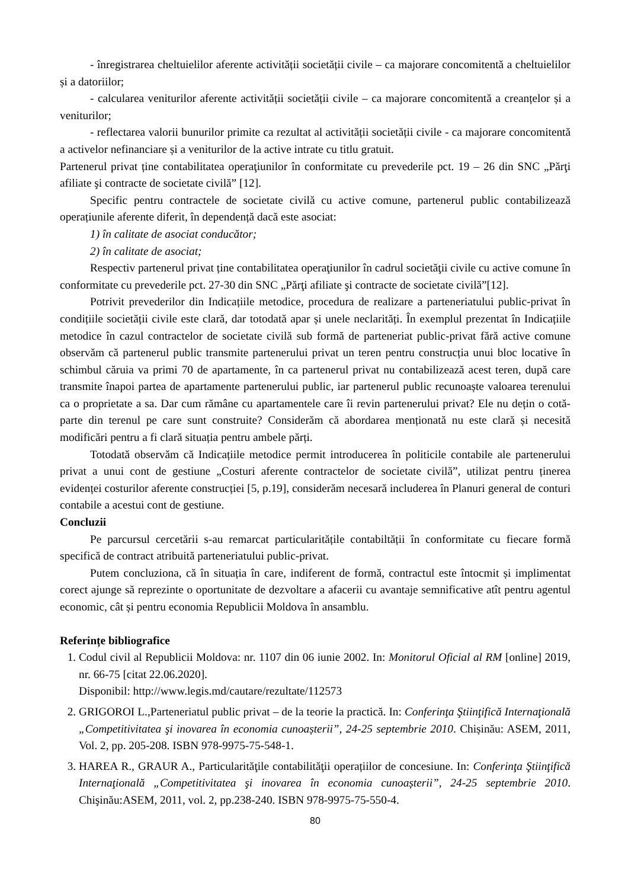- înregistrarea cheltuielilor aferente activității societății civile – ca majorare concomitentă a cheltuielilor și a datoriilor;
- calcularea veniturilor aferente activității societății civile – ca majorare concomitentă a creanțelor și a veniturilor;
- reflectarea valorii bunurilor primite ca rezultat al activității societății civile - ca majorare concomitentă a activelor nefinanciare și a veniturilor de la active intrate cu titlu gratuit.
Partenerul privat ține contabilitatea operaţiunilor în conformitate cu prevederile pct. 19 – 26 din SNC „Părţi afiliate şi contracte de societate civilă” [12].
Specific pentru contractele de societate civilă cu active comune, partenerul public contabilizează operațiunile aferente diferit, în dependență dacă este asociat:
1) în calitate de asociat conducător;
2) în calitate de asociat;
Respectiv partenerul privat ține contabilitatea operaţiunilor în cadrul societăţii civile cu active comune în conformitate cu prevederile pct. 27-30 din SNC „Părţi afiliate şi contracte de societate civilă”[12].
Potrivit prevederilor din Indicațiile metodice, procedura de realizare a parteneriatului public-privat în condițiile societății civile este clară, dar totodată apar și unele neclarități. În exemplul prezentat în Indicațiile metodice în cazul contractelor de societate civilă sub formă de parteneriat public-privat fără active comune observăm că partenerul public transmite partenerului privat un teren pentru construcția unui bloc locative în schimbul căruia va primi 70 de apartamente, în ca partenerul privat nu contabilizează acest teren, după care transmite înapoi partea de apartamente partenerului public, iar partenerul public recunoaște valoarea terenului ca o proprietate a sa. Dar cum rămâne cu apartamentele care îi revin partenerului privat? Ele nu dețin o cotă-parte din terenul pe care sunt construite? Considerăm că abordarea menționată nu este clară și necesită modificări pentru a fi clară situația pentru ambele părți.
Totodată observăm că Indicațiile metodice permit introducerea în politicile contabile ale partenerului privat a unui cont de gestiune „Costuri aferente contractelor de societate civilă”, utilizat pentru ținerea evidenței costurilor aferente construcției [5, p.19], considerăm necesară includerea în Planuri general de conturi contabile a acestui cont de gestiune.
Concluzii
Pe parcursul cercetării s-au remarcat particularitățile contabiltății în conformitate cu fiecare formă specifică de contract atribuită parteneriatului public-privat.
Putem concluziona, că în situația în care, indiferent de formă, contractul este întocmit și implimentat corect ajunge să reprezinte o oportunitate de dezvoltare a afacerii cu avantaje semnificative atît pentru agentul economic, cât și pentru economia Republicii Moldova în ansamblu.
Referințe bibliografice
1. Codul civil al Republicii Moldova: nr. 1107 din 06 iunie 2002. In: Monitorul Oficial al RM [online] 2019, nr. 66-75 [citat 22.06.2020].
Disponibil: http://www.legis.md/cautare/rezultate/112573
2. GRIGOROI L.,Parteneriatul public privat – de la teorie la practică. In: Conferinţa Ştiinţifică Internaţională „Competitivitatea şi inovarea în economia cunoașterii”, 24-25 septembrie 2010. Chișinău: ASEM, 2011, Vol. 2, pp. 205-208. ISBN 978-9975-75-548-1.
3. HAREA R., GRAUR A., Particularităţile contabilităţii operațiilor de concesiune. In: Conferinţa Ştiinţifică Internaţională „Competitivitatea şi inovarea în economia cunoașterii”, 24-25 septembrie 2010. Chişinău:ASEM, 2011, vol. 2, pp.238-240. ISBN 978-9975-75-550-4.
80